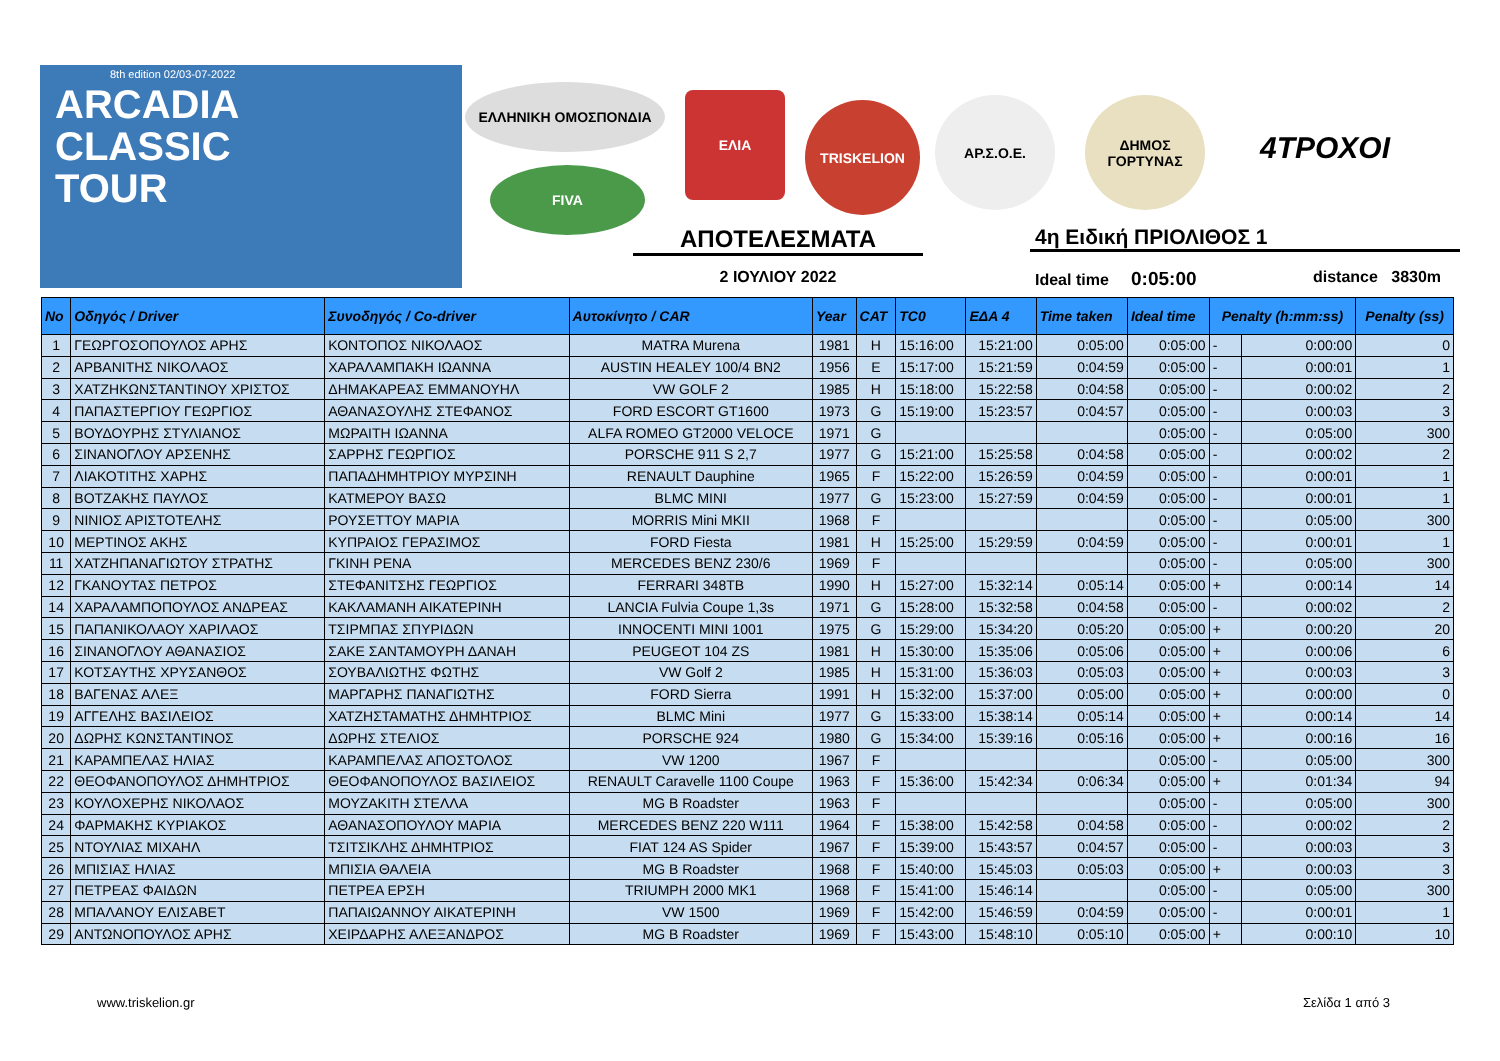8th edition 02/03-07-2022
ARCADIA
CLASSIC
TOUR
ΕΛΛΗΝΙΚΗ ΟΜΟΣΠΟΝΔΙΑ
FIVA
ΕΛΙΑ
TRISKELION ΑΡ.Σ.Ο.Ε. ΔΗΜΟΣ ΓΟΡΤΥΝΑΣ
4ΤΡΟΧΟΙ
ΑΠΟΤΕΛΕΣΜΑΤΑ
2 ΙΟΥΛΙΟΥ 2022
4η Ειδική ΠΡΙΟΛΙΘΟΣ 1
Ideal time 0:05:00 distance 3830m
| No | Οδηγός / Driver | Συνοδηγός / Co-driver | Αυτοκίνητο / CAR | Year | CAT | TC0 | ΕΔΑ 4 | Time taken | Ideal time | Penalty (h:mm:ss) | | Penalty (ss) |
| --- | --- | --- | --- | --- | --- | --- | --- | --- | --- | --- | --- | --- |
| 1 | ΓΕΩΡΓΟΣΟΠΟΥΛΟΣ ΑΡΗΣ | ΚΟΝΤΟΠΟΣ ΝΙΚΟΛΑΟΣ | MATRA Murena | 1981 | H | 15:16:00 | 15:21:00 | 0:05:00 | 0:05:00 | - | 0:00:00 | 0 |
| 2 | ΑΡΒΑΝΙΤΗΣ ΝΙΚΟΛΑΟΣ | ΧΑΡΑΛΑΜΠΑΚΗ ΙΩΑΝΝΑ | AUSTIN HEALEY 100/4 BN2 | 1956 | E | 15:17:00 | 15:21:59 | 0:04:59 | 0:05:00 | - | 0:00:01 | 1 |
| 3 | ΧΑΤΖΗΚΩΝΣΤΑΝΤΙΝΟΥ ΧΡΙΣΤΟΣ | ΔΗΜΑΚΑΡΕΑΣ ΕΜΜΑΝΟΥΗΛ | VW GOLF 2 | 1985 | H | 15:18:00 | 15:22:58 | 0:04:58 | 0:05:00 | - | 0:00:02 | 2 |
| 4 | ΠΑΠΑΣΤΕΡΓΙΟΥ ΓΕΩΡΓΙΟΣ | ΑΘΑΝΑΣΟΥΛΗΣ ΣΤΕΦΑΝΟΣ | FORD ESCORT GT1600 | 1973 | G | 15:19:00 | 15:23:57 | 0:04:57 | 0:05:00 | - | 0:00:03 | 3 |
| 5 | ΒΟΥΔΟΥΡΗΣ ΣΤΥΛΙΑΝΟΣ | ΜΩΡΑΙΤΗ ΙΩΑΝΝΑ | ALFA ROMEO GT2000 VELOCE | 1971 | G | | | | 0:05:00 | - | 0:05:00 | 300 |
| 6 | ΣΙΝΑΝΟΓΛΟΥ ΑΡΣΕΝΗΣ | ΣΑΡΡΗΣ ΓΕΩΡΓΙΟΣ | PORSCHE 911 S 2,7 | 1977 | G | 15:21:00 | 15:25:58 | 0:04:58 | 0:05:00 | - | 0:00:02 | 2 |
| 7 | ΛΙΑΚΟΤΙΤΗΣ ΧΑΡΗΣ | ΠΑΠΑΔΗΜΗΤΡΙΟΥ ΜΥΡΣΙΝΗ | RENAULT Dauphine | 1965 | F | 15:22:00 | 15:26:59 | 0:04:59 | 0:05:00 | - | 0:00:01 | 1 |
| 8 | ΒΟΤΖΑΚΗΣ ΠΑΥΛΟΣ | ΚΑΤΜΕΡΟΥ ΒΑΣΩ | BLMC MINI | 1977 | G | 15:23:00 | 15:27:59 | 0:04:59 | 0:05:00 | - | 0:00:01 | 1 |
| 9 | ΝΙΝΙΟΣ ΑΡΙΣΤΟΤΕΛΗΣ | ΡΟΥΣΕΤΤΟΥ ΜΑΡΙΑ | MORRIS Mini MKII | 1968 | F | | | | 0:05:00 | - | 0:05:00 | 300 |
| 10 | ΜΕΡΤΙΝΟΣ ΑΚΗΣ | ΚΥΠΡΑΙΟΣ ΓΕΡΑΣΙΜΟΣ | FORD Fiesta | 1981 | H | 15:25:00 | 15:29:59 | 0:04:59 | 0:05:00 | - | 0:00:01 | 1 |
| 11 | ΧΑΤΖΗΠΑΝΑΓΙΩΤΟΥ ΣΤΡΑΤΗΣ | ΓΚΙΝΗ ΡΕΝΑ | MERCEDES BENZ 230/6 | 1969 | F | | | | 0:05:00 | - | 0:05:00 | 300 |
| 12 | ΓΚΑΝΟΥΤΑΣ ΠΕΤΡΟΣ | ΣΤΕΦΑΝΙΤΣΗΣ ΓΕΩΡΓΙΟΣ | FERRARI 348TB | 1990 | H | 15:27:00 | 15:32:14 | 0:05:14 | 0:05:00 | + | 0:00:14 | 14 |
| 14 | ΧΑΡΑΛΑΜΠΟΠΟΥΛΟΣ ΑΝΔΡΕΑΣ | ΚΑΚΛΑΜΑΝΗ ΑΙΚΑΤΕΡΙΝΗ | LANCIA Fulvia Coupe 1,3s | 1971 | G | 15:28:00 | 15:32:58 | 0:04:58 | 0:05:00 | - | 0:00:02 | 2 |
| 15 | ΠΑΠΑΝΙΚΟΛΑΟΥ ΧΑΡΙΛΑΟΣ | ΤΣΙΡΜΠΑΣ ΣΠΥΡΙΔΩΝ | INNOCENTI MINI 1001 | 1975 | G | 15:29:00 | 15:34:20 | 0:05:20 | 0:05:00 | + | 0:00:20 | 20 |
| 16 | ΣΙΝΑΝΟΓΛΟΥ ΑΘΑΝΑΣΙΟΣ | ΣΑΚΕ ΣΑΝΤΑΜΟΥΡΗ ΔΑΝΑΗ | PEUGEOT 104 ZS | 1981 | H | 15:30:00 | 15:35:06 | 0:05:06 | 0:05:00 | + | 0:00:06 | 6 |
| 17 | ΚΟΤΣΑΥΤΗΣ ΧΡΥΣΑΝΘΟΣ | ΣΟΥΒΑΛΙΩΤΗΣ ΦΩΤΗΣ | VW Golf 2 | 1985 | H | 15:31:00 | 15:36:03 | 0:05:03 | 0:05:00 | + | 0:00:03 | 3 |
| 18 | ΒΑΓΕΝΑΣ ΑΛΕΞ | ΜΑΡΓΑΡΗΣ ΠΑΝΑΓΙΩΤΗΣ | FORD Sierra | 1991 | H | 15:32:00 | 15:37:00 | 0:05:00 | 0:05:00 | + | 0:00:00 | 0 |
| 19 | ΑΓΓΕΛΗΣ ΒΑΣΙΛΕΙΟΣ | ΧΑΤΖΗΣΤΑΜΑΤΗΣ ΔΗΜΗΤΡΙΟΣ | BLMC Mini | 1977 | G | 15:33:00 | 15:38:14 | 0:05:14 | 0:05:00 | + | 0:00:14 | 14 |
| 20 | ΔΩΡΗΣ ΚΩΝΣΤΑΝΤΙΝΟΣ | ΔΩΡΗΣ ΣΤΕΛΙΟΣ | PORSCHE 924 | 1980 | G | 15:34:00 | 15:39:16 | 0:05:16 | 0:05:00 | + | 0:00:16 | 16 |
| 21 | ΚΑΡΑΜΠΕΛΑΣ ΗΛΙΑΣ | ΚΑΡΑΜΠΕΛΑΣ ΑΠΟΣΤΟΛΟΣ | VW 1200 | 1967 | F | | | | 0:05:00 | - | 0:05:00 | 300 |
| 22 | ΘΕΟΦΑΝΟΠΟΥΛΟΣ ΔΗΜΗΤΡΙΟΣ | ΘΕΟΦΑΝΟΠΟΥΛΟΣ ΒΑΣΙΛΕΙΟΣ | RENAULT Caravelle 1100 Coupe | 1963 | F | 15:36:00 | 15:42:34 | 0:06:34 | 0:05:00 | + | 0:01:34 | 94 |
| 23 | ΚΟΥΛΟΧΕΡΗΣ ΝΙΚΟΛΑΟΣ | ΜΟΥΖΑΚΙΤΗ ΣΤΕΛΛΑ | MG B Roadster | 1963 | F | | | | 0:05:00 | - | 0:05:00 | 300 |
| 24 | ΦΑΡΜΑΚΗΣ ΚΥΡΙΑΚΟΣ | ΑΘΑΝΑΣΟΠΟΥΛΟΥ ΜΑΡΙΑ | MERCEDES BENZ 220 W111 | 1964 | F | 15:38:00 | 15:42:58 | 0:04:58 | 0:05:00 | - | 0:00:02 | 2 |
| 25 | ΝΤΟΥΛΙΑΣ ΜΙΧΑΗΛ | ΤΣΙΤΣΙΚΛΗΣ ΔΗΜΗΤΡΙΟΣ | FIAT 124 AS Spider | 1967 | F | 15:39:00 | 15:43:57 | 0:04:57 | 0:05:00 | - | 0:00:03 | 3 |
| 26 | ΜΠΙΣΙΑΣ ΗΛΙΑΣ | ΜΠΙΣΙΑ ΘΑΛΕΙΑ | MG B Roadster | 1968 | F | 15:40:00 | 15:45:03 | 0:05:03 | 0:05:00 | + | 0:00:03 | 3 |
| 27 | ΠΕΤΡΕΑΣ ΦΑΙΔΩΝ | ΠΕΤΡΕΑ ΕΡΣΗ | TRIUMPH 2000 MK1 | 1968 | F | 15:41:00 | 15:46:14 | | 0:05:00 | - | 0:05:00 | 300 |
| 28 | ΜΠΑΛΑΝΟΥ ΕΛΙΣΑΒΕΤ | ΠΑΠΑΙΩΑΝΝΟΥ ΑΙΚΑΤΕΡΙΝΗ | VW 1500 | 1969 | F | 15:42:00 | 15:46:59 | 0:04:59 | 0:05:00 | - | 0:00:01 | 1 |
| 29 | ΑΝΤΩΝΟΠΟΥΛΟΣ ΑΡΗΣ | ΧΕΙΡΔΑΡΗΣ ΑΛΕΞΑΝΔΡΟΣ | MG B Roadster | 1969 | F | 15:43:00 | 15:48:10 | 0:05:10 | 0:05:00 | + | 0:00:10 | 10 |
www.triskelion.gr Σελίδα 1 από 3